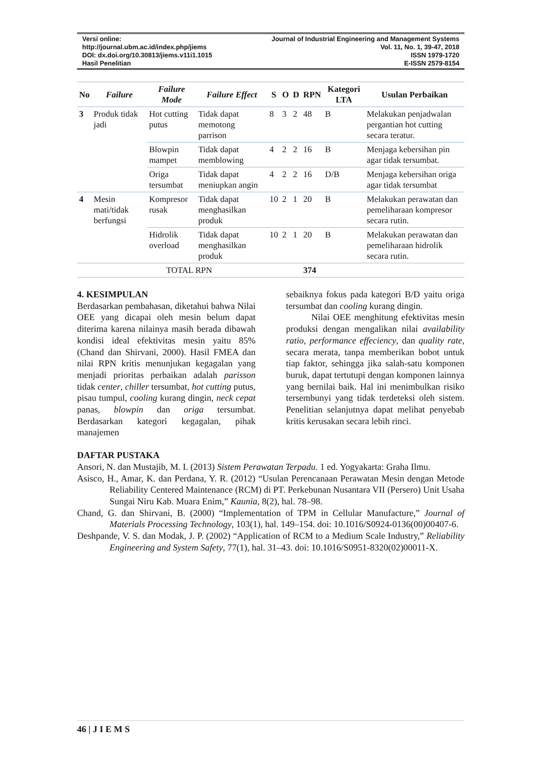Versi online:
http://journal.ubm.ac.id/index.php/jiems
DOI: dx.doi.org/10.30813/jiems.v11i1.1015
Hasil Penelitian
Journal of Industrial Engineering and Management Systems
Vol. 11, No. 1, 39-47, 2018
ISSN 1979-1720
E-ISSN 2579-8154
| No | Failure | Failure Mode | Failure Effect | S | O | D | RPN | Kategori LTA | Usulan Perbaikan |
| --- | --- | --- | --- | --- | --- | --- | --- | --- | --- |
| 3 | Produk tidak jadi | Hot cutting putus | Tidak dapat memotong parrison | 8 | 3 | 2 | 48 | B | Melakukan penjadwalan pergantian hot cutting secara teratur. |
| | | Blowpin mampet | Tidak dapat memblowing | 4 | 2 | 2 | 16 | B | Menjaga kebersihan pin agar tidak tersumbat. |
| | | Origa tersumbat | Tidak dapat meniupkan angin | 4 | 2 | 2 | 16 | D/B | Menjaga kebersihan origa agar tidak tersumbat |
| 4 | Mesin mati/tidak berfungsi | Kompresor rusak | Tidak dapat menghasilkan produk | 10 | 2 | 1 | 20 | B | Melakukan perawatan dan pemeliharaan kompresor secara rutin. |
| | | Hidrolik overload | Tidak dapat menghasilkan produk | 10 | 2 | 1 | 20 | B | Melakukan perawatan dan pemeliharaan hidrolik secara rutin. |
| TOTAL RPN | | | | | | | 374 | | |
4. KESIMPULAN
Berdasarkan pembahasan, diketahui bahwa Nilai OEE yang dicapai oleh mesin belum dapat diterima karena nilainya masih berada dibawah kondisi ideal efektivitas mesin yaitu 85% (Chand dan Shirvani, 2000). Hasil FMEA dan nilai RPN kritis menunjukan kegagalan yang menjadi prioritas perbaikan adalah parisson tidak center, chiller tersumbat, hot cutting putus, pisau tumpul, cooling kurang dingin, neck cepat panas, blowpin dan origa tersumbat. Berdasarkan kategori kegagalan, pihak manajemen
sebaiknya fokus pada kategori B/D yaitu origa tersumbat dan cooling kurang dingin.
Nilai OEE menghitung efektivitas mesin produksi dengan mengalikan nilai availability ratio, performance effeciency, dan quality rate, secara merata, tanpa memberikan bobot untuk tiap faktor, sehingga jika salah-satu komponen buruk, dapat tertutupi dengan komponen lainnya yang bernilai baik. Hal ini menimbulkan risiko tersembunyi yang tidak terdeteksi oleh sistem. Penelitian selanjutnya dapat melihat penyebab kritis kerusakan secara lebih rinci.
DAFTAR PUSTAKA
Ansori, N. dan Mustajib, M. I. (2013) Sistem Perawatan Terpadu. 1 ed. Yogyakarta: Graha Ilmu.
Asisco, H., Amar, K. dan Perdana, Y. R. (2012) “Usulan Perencanaan Perawatan Mesin dengan Metode Reliability Centered Maintenance (RCM) di PT. Perkebunan Nusantara VII (Persero) Unit Usaha Sungai Niru Kab. Muara Enim,” Kaunia, 8(2), hal. 78–98.
Chand, G. dan Shirvani, B. (2000) “Implementation of TPM in Cellular Manufacture,” Journal of Materials Processing Technology, 103(1), hal. 149–154. doi: 10.1016/S0924-0136(00)00407-6.
Deshpande, V. S. dan Modak, J. P. (2002) “Application of RCM to a Medium Scale Industry,” Reliability Engineering and System Safety, 77(1), hal. 31–43. doi: 10.1016/S0951-8320(02)00011-X.
46 | J I E M S